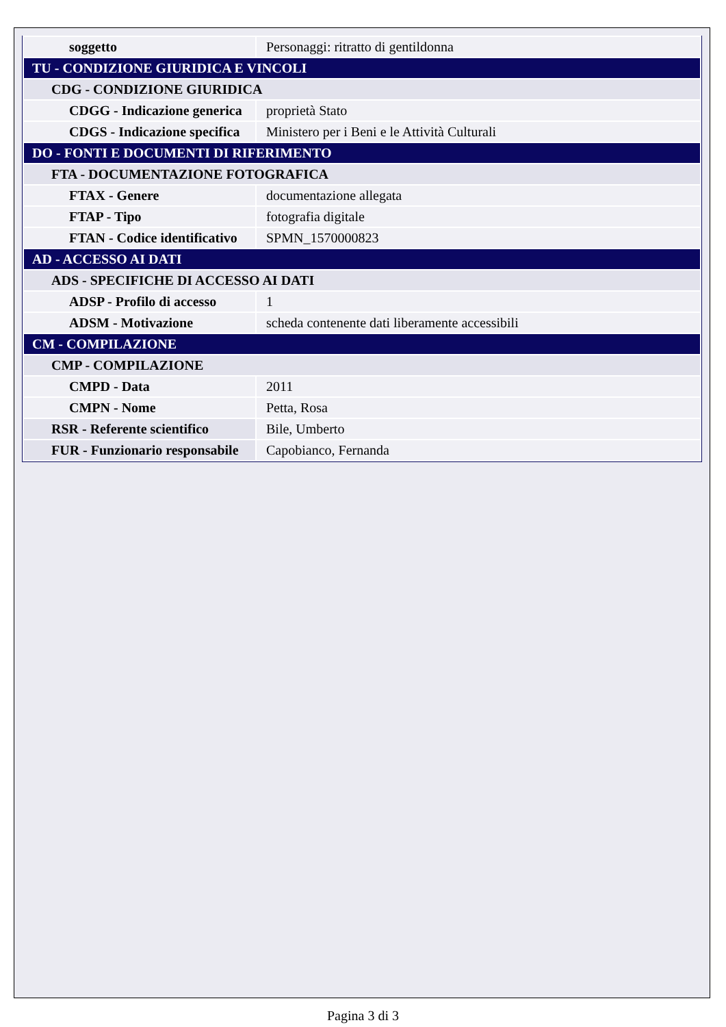| soggetto | Personaggi: ritratto di gentildonna |
| TU - CONDIZIONE GIURIDICA E VINCOLI | |
| CDG - CONDIZIONE GIURIDICA | |
| CDGG - Indicazione generica | proprietà Stato |
| CDGS - Indicazione specifica | Ministero per i Beni e le Attività Culturali |
| DO - FONTI E DOCUMENTI DI RIFERIMENTO | |
| FTA - DOCUMENTAZIONE FOTOGRAFICA | |
| FTAX - Genere | documentazione allegata |
| FTAP - Tipo | fotografia digitale |
| FTAN - Codice identificativo | SPMN_1570000823 |
| AD - ACCESSO AI DATI | |
| ADS - SPECIFICHE DI ACCESSO AI DATI | |
| ADSP - Profilo di accesso | 1 |
| ADSM - Motivazione | scheda contenente dati liberamente accessibili |
| CM - COMPILAZIONE | |
| CMP - COMPILAZIONE | |
| CMPD - Data | 2011 |
| CMPN - Nome | Petta, Rosa |
| RSR - Referente scientifico | Bile, Umberto |
| FUR - Funzionario responsabile | Capobianco, Fernanda |
Pagina 3 di 3